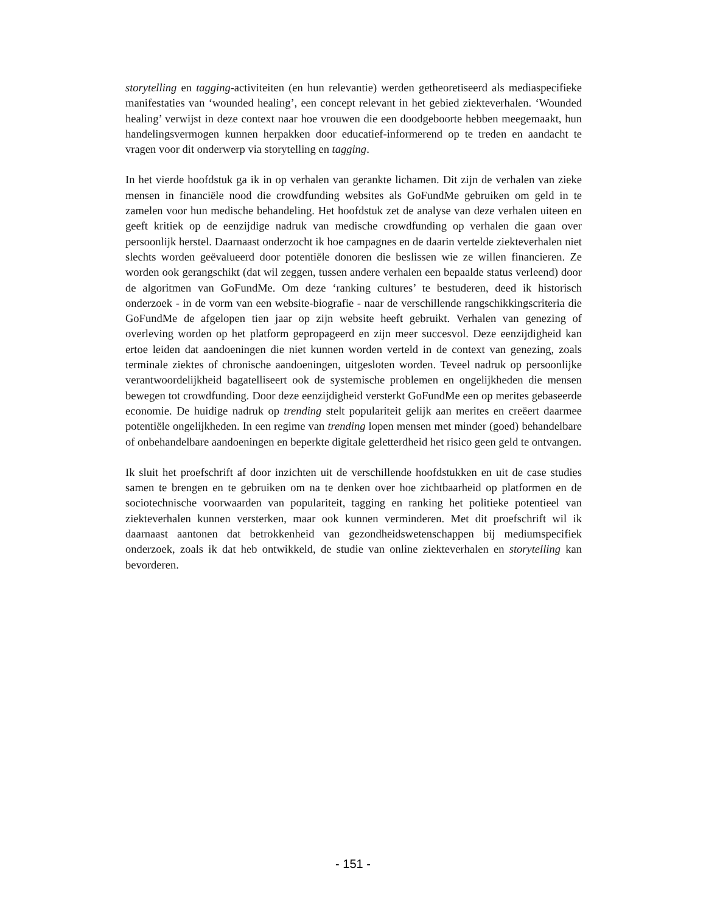storytelling en tagging-activiteiten (en hun relevantie) werden getheoretiseerd als mediaspecifieke manifestaties van ‘wounded healing’, een concept relevant in het gebied ziekteverhalen. ‘Wounded healing’ verwijst in deze context naar hoe vrouwen die een doodgeboorte hebben meegemaakt, hun handelingsvermogen kunnen herpakken door educatief-informerend op te treden en aandacht te vragen voor dit onderwerp via storytelling en tagging.
In het vierde hoofdstuk ga ik in op verhalen van gerankte lichamen. Dit zijn de verhalen van zieke mensen in financiële nood die crowdfunding websites als GoFundMe gebruiken om geld in te zamelen voor hun medische behandeling. Het hoofdstuk zet de analyse van deze verhalen uiteen en geeft kritiek op de eenzijdige nadruk van medische crowdfunding op verhalen die gaan over persoonlijk herstel. Daarnaast onderzocht ik hoe campagnes en de daarin vertelde ziekteverhalen niet slechts worden geëvalueerd door potentiële donoren die beslissen wie ze willen financieren. Ze worden ook gerangschikt (dat wil zeggen, tussen andere verhalen een bepaalde status verleend) door de algoritmen van GoFundMe. Om deze ‘ranking cultures’ te bestuderen, deed ik historisch onderzoek - in de vorm van een website-biografie - naar de verschillende rangschikkingscriteria die GoFundMe de afgelopen tien jaar op zijn website heeft gebruikt. Verhalen van genezing of overleving worden op het platform gepropageerd en zijn meer succesvol. Deze eenzijdigheid kan ertoe leiden dat aandoeningen die niet kunnen worden verteld in de context van genezing, zoals terminale ziektes of chronische aandoeningen, uitgesloten worden. Teveel nadruk op persoonlijke verantwoordelijkheid bagatelliseert ook de systemische problemen en ongelijkheden die mensen bewegen tot crowdfunding. Door deze eenzijdigheid versterkt GoFundMe een op merites gebaseerde economie. De huidige nadruk op trending stelt populariteit gelijk aan merites en creëert daarmee potentiële ongelijkheden. In een regime van trending lopen mensen met minder (goed) behandelbare of onbehandelbare aandoeningen en beperkte digitale geletterdheid het risico geen geld te ontvangen.
Ik sluit het proefschrift af door inzichten uit de verschillende hoofdstukken en uit de case studies samen te brengen en te gebruiken om na te denken over hoe zichtbaarheid op platformen en de sociotechnische voorwaarden van populariteit, tagging en ranking het politieke potentieel van ziekteverhalen kunnen versterken, maar ook kunnen verminderen. Met dit proefschrift wil ik daarnaast aantonen dat betrokkenheid van gezondheidswetenschappen bij mediumspecifiek onderzoek, zoals ik dat heb ontwikkeld, de studie van online ziekteverhalen en storytelling kan bevorderen.
- 151 -